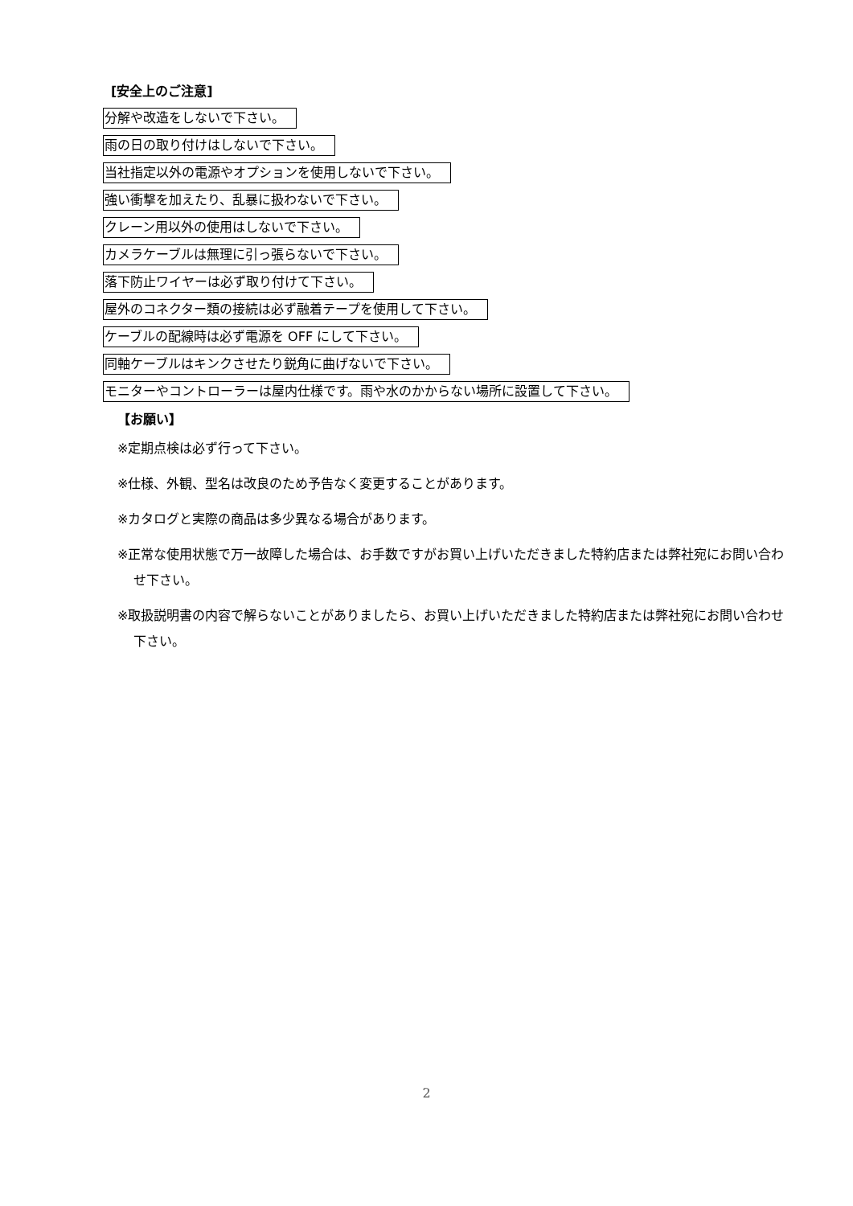[安全上のご注意]
分解や改造をしないで下さい。
雨の日の取り付けはしないで下さい。
当社指定以外の電源やオプションを使用しないで下さい。
強い衝撃を加えたり、乱暴に扱わないで下さい。
クレーン用以外の使用はしないで下さい。
カメラケーブルは無理に引っ張らないで下さい。
落下防止ワイヤーは必ず取り付けて下さい。
屋外のコネクター類の接続は必ず融着テープを使用して下さい。
ケーブルの配線時は必ず電源を OFF にして下さい。
同軸ケーブルはキンクさせたり鋭角に曲げないで下さい。
モニターやコントローラーは屋内仕様です。雨や水のかからない場所に設置して下さい。
【お願い】
※定期点検は必ず行って下さい。
※仕様、外観、型名は改良のため予告なく変更することがあります。
※カタログと実際の商品は多少異なる場合があります。
※正常な使用状態で万一故障した場合は、お手数ですがお買い上げいただきました特約店または弊社宛にお問い合わせ下さい。
※取扱説明書の内容で解らないことがありましたら、お買い上げいただきました特約店または弊社宛にお問い合わせ下さい。
2